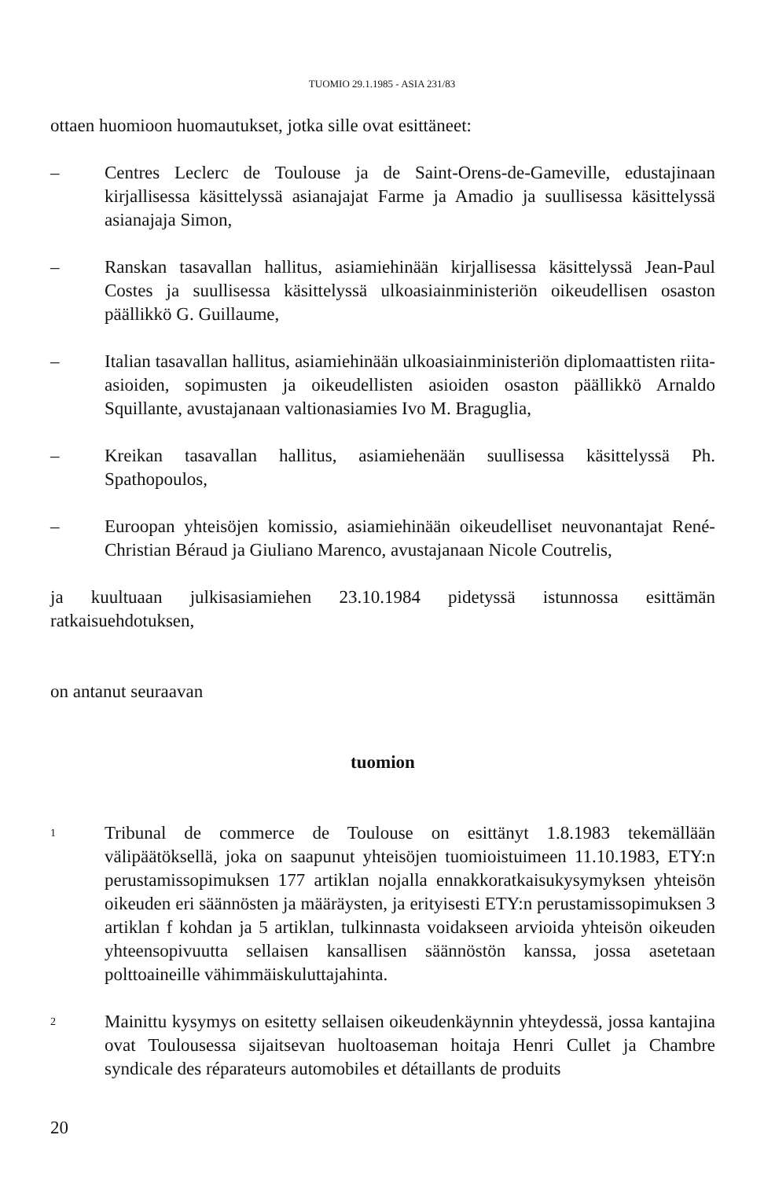TUOMIO 29.1.1985 - ASIA 231/83
ottaen huomioon huomautukset, jotka sille ovat esittäneet:
– Centres Leclerc de Toulouse ja de Saint-Orens-de-Gameville, edustajinaan kirjallisessa käsittelyssä asianajajat Farme ja Amadio ja suullisessa käsittelyssä asianajaja Simon,
– Ranskan tasavallan hallitus, asiamiehinään kirjallisessa käsittelyssä Jean-Paul Costes ja suullisessa käsittelyssä ulkoasiainministeriön oikeudellisen osaston päällikkö G. Guillaume,
– Italian tasavallan hallitus, asiamiehinään ulkoasiainministeriön diplomaattisten riita-asioiden, sopimusten ja oikeudellisten asioiden osaston päällikkö Arnaldo Squillante, avustajanaan valtionasiamies Ivo M. Braguglia,
– Kreikan tasavallan hallitus, asiamiehenään suullisessa käsittelyssä Ph. Spathopoulos,
– Euroopan yhteisöjen komissio, asiamiehinään oikeudelliset neuvonantajat René-Christian Béraud ja Giuliano Marenco, avustajanaan Nicole Coutrelis,
ja kuultuaan julkisasiamiehen 23.10.1984 pidetyssä istunnossa esittämän ratkaisuehdotuksen,
on antanut seuraavan
tuomion
1
Tribunal de commerce de Toulouse on esittänyt 1.8.1983 tekemällään välipäätöksellä, joka on saapunut yhteisöjen tuomioistuimeen 11.10.1983, ETY:n perustamissopimuksen 177 artiklan nojalla ennakkoratkaisukysymyksen yhteisön oikeuden eri säännösten ja määräysten, ja erityisesti ETY:n perustamissopimuksen 3 artiklan f kohdan ja 5 artiklan, tulkinnasta voidakseen arvioida yhteisön oikeuden yhteensopivuutta sellaisen kansallisen säännöstön kanssa, jossa asetetaan polttoaineille vähimmäiskuluttajahinta.
2
Mainittu kysymys on esitetty sellaisen oikeudenkäynnin yhteydessä, jossa kantajina ovat Toulousessa sijaitsevan huoltoaseman hoitaja Henri Cullet ja Chambre syndicale des réparateurs automobiles et détaillants de produits
20